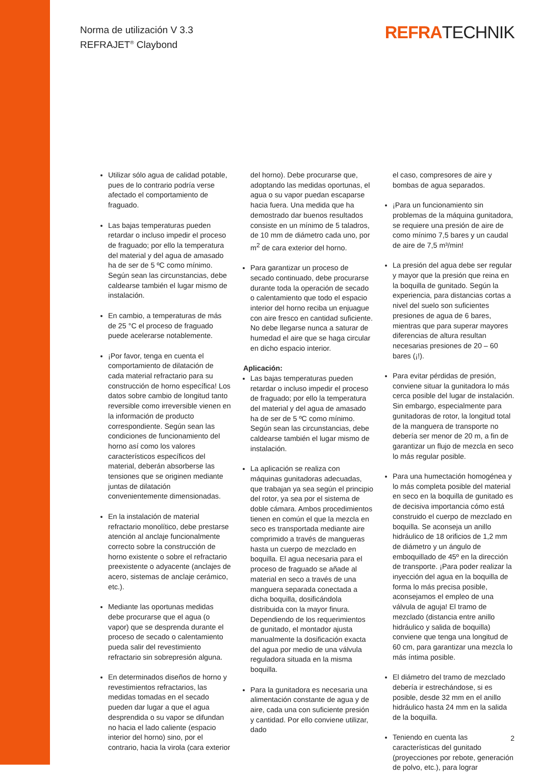Norma de utilización V 3.3
REFRAJET<sup>®</sup> Claybond
REFRATECHNIK
Utilizar sólo agua de calidad potable, pues de lo contrario podría verse afectado el comportamiento de fraguado.
Las bajas temperaturas pueden retardar o incluso impedir el proceso de fraguado; por ello la temperatura del material y del agua de amasado ha de ser de 5 ºC como mínimo. Según sean las circunstancias, debe caldearse también el lugar mismo de instalación.
En cambio, a temperaturas de más de 25 °C el proceso de fraguado puede acelerarse notablemente.
¡Por favor, tenga en cuenta el comportamiento de dilatación de cada material refractario para su construcción de horno específica! Los datos sobre cambio de longitud tanto reversible como irreversible vienen en la información de producto correspondiente. Según sean las condiciones de funcionamiento del horno así como los valores característicos específicos del material, deberán absorberse las tensiones que se originen mediante juntas de dilatación convenientemente dimensionadas.
En la instalación de material refractario monolítico, debe prestarse atención al anclaje funcionalmente correcto sobre la construcción de horno existente o sobre el refractario preexistente o adyacente (anclajes de acero, sistemas de anclaje cerámico, etc.).
Mediante las oportunas medidas debe procurarse que el agua (o vapor) que se desprenda durante el proceso de secado o calentamiento pueda salir del revestimiento refractario sin sobrepresión alguna.
En determinados diseños de horno y revestimientos refractarios, las medidas tomadas en el secado pueden dar lugar a que el agua desprendida o su vapor se difundan no hacia el lado caliente (espacio interior del horno) sino, por el contrario, hacia la virola (cara exterior
del horno). Debe procurarse que, adoptando las medidas oportunas, el agua o su vapor puedan escaparse hacia fuera. Una medida que ha demostrado dar buenos resultados consiste en un mínimo de 5 taladros, de 10 mm de diámetro cada uno, por m<sup>2</sup> de cara exterior del horno.
Para garantizar un proceso de secado continuado, debe procurarse durante toda la operación de secado o calentamiento que todo el espacio interior del horno reciba un enjuague con aire fresco en cantidad suficiente. No debe llegarse nunca a saturar de humedad el aire que se haga circular en dicho espacio interior.
Aplicación:
Las bajas temperaturas pueden retardar o incluso impedir el proceso de fraguado; por ello la temperatura del material y del agua de amasado ha de ser de 5 ºC como mínimo. Según sean las circunstancias, debe caldearse también el lugar mismo de instalación.
La aplicación se realiza con máquinas gunitadoras adecuadas, que trabajan ya sea según el principio del rotor, ya sea por el sistema de doble cámara. Ambos procedimientos tienen en común el que la mezcla en seco es transportada mediante aire comprimido a través de mangueras hasta un cuerpo de mezclado en boquilla. El agua necesaria para el proceso de fraguado se añade al material en seco a través de una manguera separada conectada a dicha boquilla, dosificándola distribuida con la mayor finura. Dependiendo de los requerimientos de gunitado, el montador ajusta manualmente la dosificación exacta del agua por medio de una válvula reguladora situada en la misma boquilla.
Para la gunitadora es necesaria una alimentación constante de agua y de aire, cada una con suficiente presión y cantidad. Por ello conviene utilizar, dado
el caso, compresores de aire y bombas de agua separados.
¡Para un funcionamiento sin problemas de la máquina gunitadora, se requiere una presión de aire de como mínimo 7,5 bares y un caudal de aire de 7,5 m³/min!
La presión del agua debe ser regular y mayor que la presión que reina en la boquilla de gunitado. Según la experiencia, para distancias cortas a nivel del suelo son suficientes presiones de agua de 6 bares, mientras que para superar mayores diferencias de altura resultan necesarias presiones de 20 – 60 bares (¡!).
Para evitar pérdidas de presión, conviene situar la gunitadora lo más cerca posible del lugar de instalación. Sin embargo, especialmente para gunitadoras de rotor, la longitud total de la manguera de transporte no debería ser menor de 20 m, a fin de garantizar un flujo de mezcla en seco lo más regular posible.
Para una humectación homogénea y lo más completa posible del material en seco en la boquilla de gunitado es de decisiva importancia cómo está construido el cuerpo de mezclado en boquilla. Se aconseja un anillo hidráulico de 18 orificios de 1,2 mm de diámetro y un ángulo de emboquillado de 45º en la dirección de transporte. ¡Para poder realizar la inyección del agua en la boquilla de forma lo más precisa posible, aconsejamos el empleo de una válvula de aguja! El tramo de mezclado (distancia entre anillo hidráulico y salida de boquilla) conviene que tenga una longitud de 60 cm, para garantizar una mezcla lo más íntima posible.
El diámetro del tramo de mezclado debería ir estrechándose, si es posible, desde 32 mm en el anillo hidráulico hasta 24 mm en la salida de la boquilla.
Teniendo en cuenta las características del gunitado (proyecciones por rebote, generación de polvo, etc.), para lograr
2